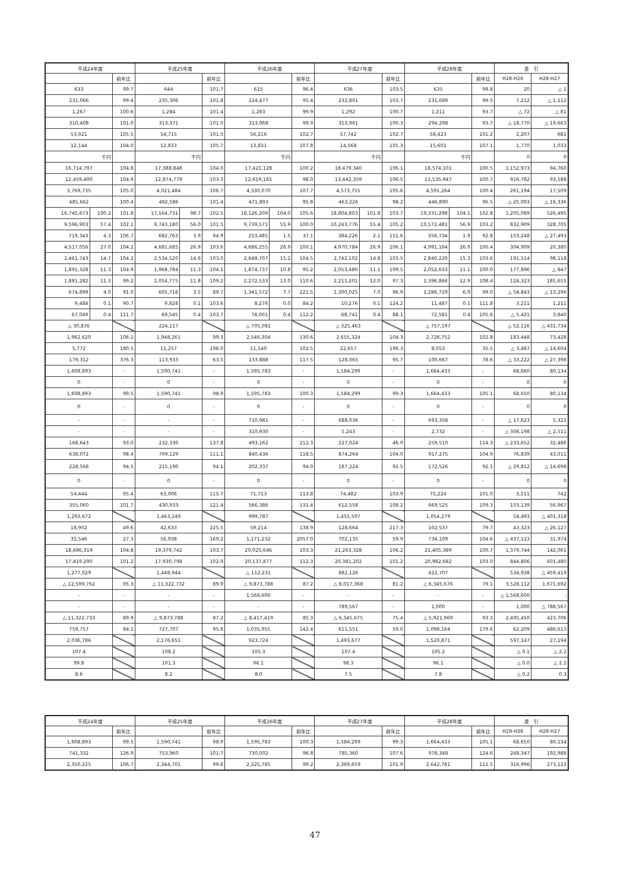| 平成24年度 | | | 平成25年度 | | | 平成26年度 | | | 平成27年度 | | | 平成28年度 | | | 差 引 | |
| --- | --- | --- | --- | --- | --- | --- | --- | --- | --- | --- | --- | --- | --- | --- | --- | --- |
| | | 前年比 | | | 前年比 | | | 前年比 | | | 前年比 | | | 前年比 | H28-H26 | H28-H27 |
| 633 | | 99.7 | 644 | | 101.7 | 615 | | 96.4 | 636 | | 103.5 | 635 | | 99.8 | 20 | △ 1 |
| 231,066 | | 99.4 | 235,306 | | 101.8 | 224,477 | | 95.4 | 232,801 | | 103.7 | 231,689 | | 99.5 | 7,212 | △ 1,112 |
| 1,267 | | 100.6 | 1,284 | | 101.4 | 1,283 | | 99.9 | 1,292 | | 100.7 | 1,211 | | 93.7 | △ 72 | △ 81 |
| 310,408 | | 101.0 | 313,371 | | 101.0 | 313,068 | | 99.9 | 313,961 | | 100.3 | 294,298 | | 93.7 | △ 18,770 | △ 19,663 |
| 53,921 | | 105.5 | 54,715 | | 101.5 | 56,216 | | 102.7 | 57,742 | | 102.7 | 58,423 | | 101.2 | 2,207 | 681 |
| 12,144 | | 104.0 | 12,833 | | 105.7 | 13,831 | | 107.8 | 14,568 | | 105.3 | 15,601 | | 107.1 | 1,770 | 1,033 |
| 千円 | | | 千円 | | | 千円 | | | 千円 | | | 千円 | | | 0 | 0 |
| 16,714,797 | | 104.8 | 17,388,848 | | 104.0 | 17,421,128 | | 100.2 | 18,479,340 | | 106.1 | 18,574,101 | | 100.5 | 1,152,973 | 94,760 |
| 12,459,400 | | 104.9 | 12,874,779 | | 103.3 | 12,619,165 | | 98.0 | 13,442,359 | | 106.5 | 13,535,947 | | 100.7 | 916,782 | 93,588 |
| 3,769,735 | | 105.0 | 4,021,484 | | 106.7 | 4,330,070 | | 107.7 | 4,573,755 | | 105.6 | 4,591,264 | | 100.4 | 261,194 | 17,509 |
| 485,662 | | 100.4 | 492,586 | | 101.4 | 471,893 | | 95.8 | 463,226 | | 98.2 | 446,890 | | 96.5 | △ 25,003 | △ 16,336 |
| 16,745,673 | 100.2 | 101.8 | 17,164,731 | 98.7 | 102.5 | 18,126,209 | 104.0 | 105.6 | 18,804,803 | 101.8 | 103.7 | 19,331,298 | 104.1 | 102.8 | 1,205,089 | 526,495 |
| 9,596,903 | 57.4 | 102.1 | 9,743,180 | 56.0 | 101.5 | 9,739,571 | 55.9 | 100.0 | 10,243,776 | 55.4 | 105.2 | 10,572,481 | 56.9 | 103.2 | 832,909 | 328,705 |
| 719,343 | 4.3 | 106.7 | 682,763 | 3.9 | 94.9 | 253,485 | 1.5 | 37.1 | 384,226 | 2.1 | 151.6 | 356,734 | 1.9 | 92.8 | 103,248 | △ 27,493 |
| 4,517,056 | 27.0 | 104.2 | 4,681,685 | 26.9 | 103.6 | 4,686,255 | 26.9 | 100.1 | 4,970,784 | 26.9 | 106.1 | 4,991,164 | 26.9 | 100.4 | 304,909 | 20,380 |
| 2,461,743 | 14.7 | 104.2 | 2,534,520 | 14.6 | 103.0 | 2,648,707 | 15.2 | 104.5 | 2,742,102 | 14.8 | 103.5 | 2,840,220 | 15.3 | 103.6 | 191,514 | 98,118 |
| 1,891,328 | 11.3 | 104.9 | 1,968,784 | 11.3 | 104.1 | 1,874,737 | 10.8 | 95.2 | 2,053,480 | 11.1 | 109.5 | 2,052,633 | 11.1 | 100.0 | 177,896 | △ 847 |
| 1,881,282 | 11.3 | 99.2 | 2,054,775 | 11.8 | 109.2 | 2,272,533 | 13.0 | 110.6 | 2,211,201 | 12.0 | 97.3 | 2,396,866 | 12.9 | 108.4 | 124,323 | 185,655 |
| 674,899 | 4.0 | 91.0 | 605,718 | 3.5 | 89.7 | 1,341,572 | 7.7 | 221.5 | 1,300,025 | 7.0 | 96.9 | 1,286,729 | 6.9 | 99.0 | △ 54,843 | △ 13,296 |
| 9,484 | 0.1 | 90.7 | 9,828 | 0.1 | 103.6 | 8,276 | 0.0 | 84.2 | 10,276 | 0.1 | 124.2 | 11,487 | 0.1 | 111.8 | 3,211 | 1,211 |
| 67,049 | 0.4 | 111.7 | 69,545 | 0.4 | 103.7 | 78,001 | 0.4 | 112.2 | 68,741 | 0.4 | 88.1 | 72,581 | 0.4 | 105.6 | △ 5,421 | 3,840 |
| △ 30,876 | | | 224,117 | | | △ 705,081 | | | △ 325,463 | | | △ 757,197 | | | △ 52,116 | △ 431,734 |
| 1,962,620 | | 106.1 | 1,948,261 | | 99.3 | 2,546,304 | | 130.6 | 2,655,324 | | 104.3 | 2,728,752 | | 102.8 | 183,448 | 73,428 |
| 5,772 | | 180.5 | 11,257 | | 196.0 | 11,540 | | 102.5 | 22,657 | | 196.3 | 8,053 | | 35.5 | △ 3,487 | △ 14,604 |
| 179,312 | | 376.3 | 113,933 | | 63.5 | 133,888 | | 117.5 | 128,065 | | 95.7 | 100,667 | | 78.6 | △ 33,222 | △ 27,398 |
| 1,608,893 | | - | 1,590,741 | | - | 1,595,783 | | - | 1,584,299 | | - | 1,664,433 | | - | 68,660 | 80,134 |
| 0 | | - | 0 | | - | 0 | | - | 0 | | - | 0 | | - | 0 | 0 |
| 1,608,893 | | 99.5 | 1,590,741 | | 98.9 | 1,595,783 | | 100.3 | 1,584,299 | | 99.3 | 1,664,433 | | 105.1 | 68,650 | 80,134 |
| 0 | | - | 0 | | - | 0 | | - | 0 | | - | 0 | | - | 0 | 0 |
| - | | - | - | | - | 710,981 | | - | 688,036 | | - | 693,358 | | - | △ 17,623 | 5,322 |
| - | | - | - | | - | 310,930 | | - | 5,243 | | - | 2,732 | | - | △ 308,198 | △ 2,511 |
| 168,643 | | 93.0 | 232,330 | | 137.8 | 493,162 | | 212.3 | 227,024 | | 46.0 | 259,510 | | 114.3 | △ 233,652 | 32,486 |
| 638,072 | | 98.4 | 709,129 | | 111.1 | 840,436 | | 118.5 | 874,264 | | 104.0 | 917,275 | | 104.9 | 76,839 | 43,011 |
| 228,568 | | 94.5 | 215,190 | | 94.1 | 202,337 | | 94.0 | 187,224 | | 92.5 | 172,526 | | 92.1 | △ 29,812 | △ 14,698 |
| 0 | | - | 0 | | - | 0 | | - | 0 | | - | 0 | | - | 0 | 0 |
| 54,444 | | 95.4 | 63,006 | | 115.7 | 71,713 | | 113.8 | 74,482 | | 103.9 | 75,224 | | 101.0 | 3,511 | 742 |
| 355,060 | | 101.7 | 430,933 | | 121.4 | 566,386 | | 131.4 | 612,558 | | 108.2 | 669,525 | | 109.3 | 103,139 | 56,967 |
| 1,293,672 | | | 1,463,249 | | | 999,787 | | | 1,455,597 | | | 1,054,279 | | | 54,493 | △ 401,318 |
| 18,902 | | 49.6 | 42,633 | | 225.5 | 59,214 | | 138.9 | 128,664 | | 217.3 | 102,537 | | 79.7 | 43,323 | △ 26,127 |
| 35,546 | | 27.3 | 56,938 | | 160.2 | 1,171,232 | | 2057.0 | 702,135 | | 59.9 | 734,109 | | 104.6 | △ 437,123 | 31,974 |
| 18,696,319 | | 104.8 | 19,379,742 | | 103.7 | 20,025,646 | | 103.3 | 21,263,328 | | 106.2 | 21,405,389 | | 100.7 | 1,379,744 | 142,061 |
| 17,419,290 | | 101.2 | 17,930,798 | | 102.9 | 20,137,877 | | 112.3 | 20,381,202 | | 101.2 | 20,982,682 | | 103.0 | 844,806 | 601,480 |
| 1,277,029 | | | 1,448,944 | | | △ 112,231 | | | 882,126 | | | 422,707 | | | 534,938 | △ 459,419 |
| △ 12,599,762 | | 95.3 | △ 11,322,732 | | 89.9 | △ 9,873,788 | | 87.2 | △ 8,017,368 | | 81.2 | △ 6,345,676 | | 79.1 | 3,528,112 | 1,671,692 |
| - | | - | - | | - | 1,568,600 | | - | - | | - | - | | - | △ 1,568,600 | - |
| - | | - | - | | - | - | | - | 789,567 | | - | 1,000 | | - | 1,000 | △ 788,567 |
| △ 11,322,733 | | 89.9 | △ 9,873,788 | | 87.2 | △ 8,417,419 | | 85.3 | △ 6,345,675 | | 75.4 | △ 5,921,969 | | 93.3 | 2,495,450 | 423,706 |
| 759,757 | | 84.1 | 727,707 | | 95.8 | 1,035,955 | | 142.4 | 611,551 | | 59.0 | 1,098,164 | | 179.6 | 62,209 | 486,613 |
| 2,036,786 | | | 2,176,651 | | | 923,724 | | | 1,493,677 | | | 1,520,871 | | | 597,147 | 27,194 |
| 107.4 | | | 108.2 | | | 105.3 | | | 107.4 | | | 105.2 | | | △ 0.1 | △ 2.2 |
| 99.8 | | | 101.3 | | | 96.1 | | | 98.3 | | | 96.1 | | | △ 0.0 | △ 2.2 |
| 8.6 | | | 8.2 | | | 8.0 | | | 7.5 | | | 7.8 | | | △ 0.2 | 0.3 |
| 平成24年度 | | 平成25年度 | | 平成26年度 | | 平成27年度 | | 平成28年度 | | 差 引 | |
| --- | --- | --- | --- | --- | --- | --- | --- | --- | --- | --- | --- |
| | 前年比 | | 前年比 | | 前年比 | | 前年比 | | 前年比 | H28-H26 | H28-H27 |
| 1,608,893 | 99.5 | 1,590,741 | 98.9 | 1,595,783 | 100.3 | 1,584,299 | 99.3 | 1,664,433 | 105.1 | 68,650 | 80,134 |
| 741,332 | 126.9 | 753,960 | 101.7 | 730,002 | 96.8 | 785,360 | 107.6 | 978,348 | 124.6 | 248,347 | 192,988 |
| 2,350,225 | 106.7 | 2,344,701 | 99.8 | 2,325,785 | 99.2 | 2,369,659 | 101.9 | 2,642,781 | 111.5 | 316,996 | 273,122 |
47